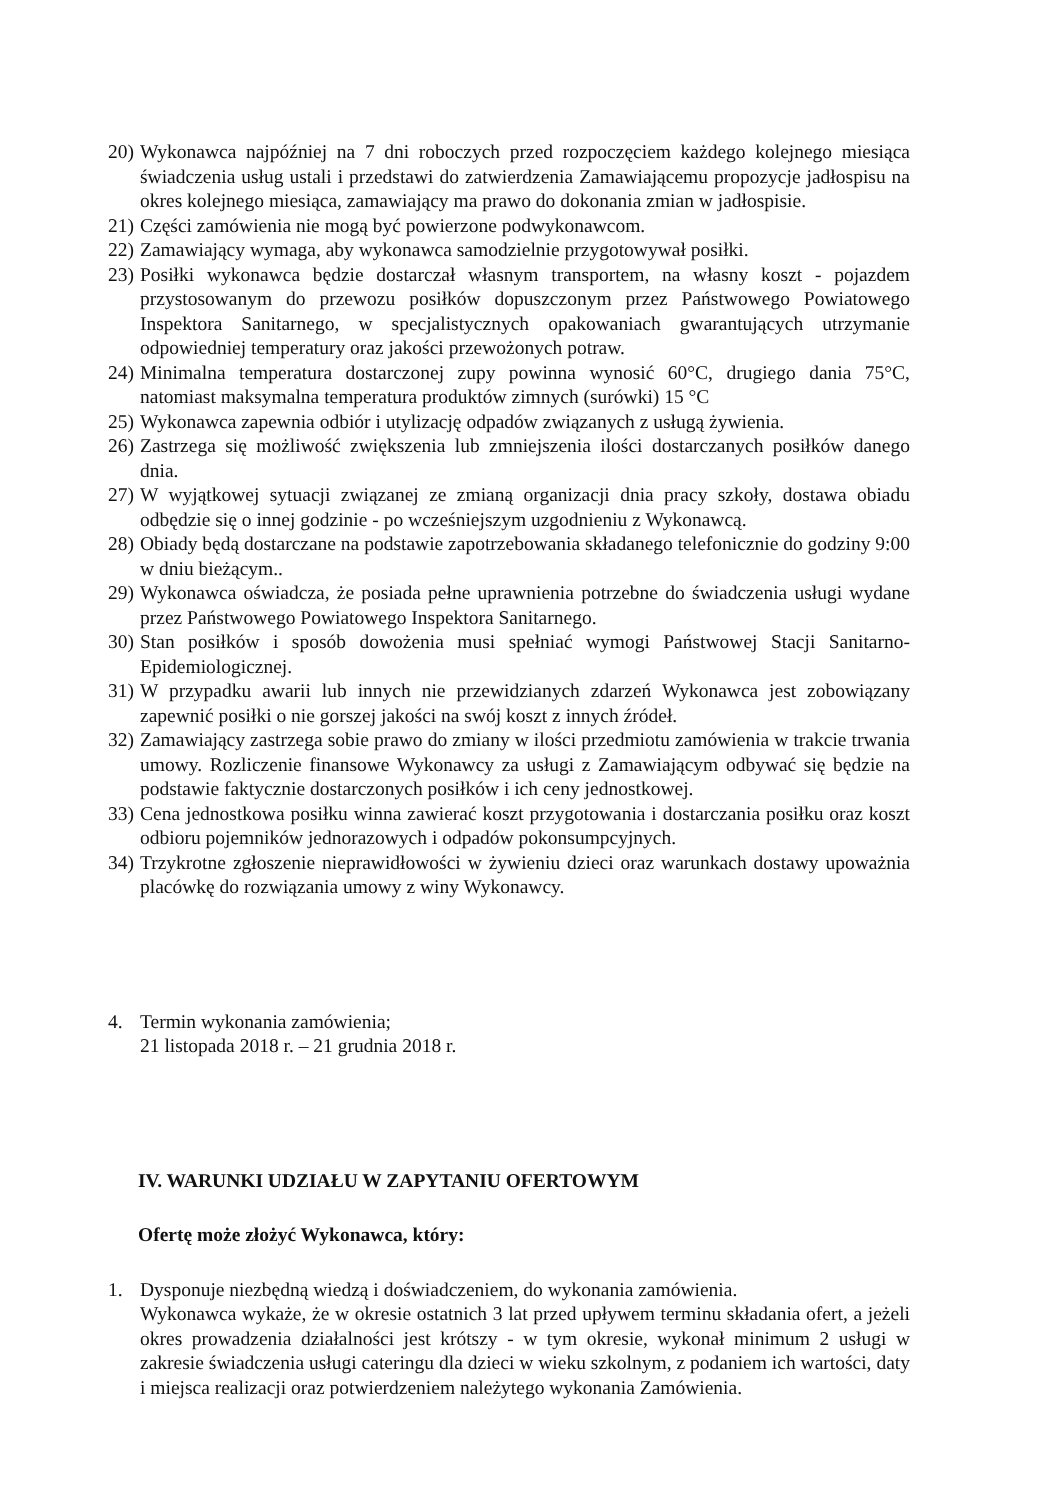20) Wykonawca najpóźniej na 7 dni roboczych przed rozpoczęciem każdego kolejnego miesiąca świadczenia usług ustali i przedstawi do zatwierdzenia Zamawiającemu propozycje jadłospisu na okres kolejnego miesiąca, zamawiający ma prawo do dokonania zmian w jadłospisie.
21) Części zamówienia nie mogą być powierzone podwykonawcom.
22) Zamawiający wymaga, aby wykonawca samodzielnie przygotowywał posiłki.
23) Posiłki wykonawca będzie dostarczał własnym transportem, na własny koszt - pojazdem przystosowanym do przewozu posiłków dopuszczonym przez Państwowego Powiatowego Inspektora Sanitarnego, w specjalistycznych opakowaniach gwarantujących utrzymanie odpowiedniej temperatury oraz jakości przewożonych potraw.
24) Minimalna temperatura dostarczonej zupy powinna wynosić 60°C, drugiego dania 75°C, natomiast maksymalna temperatura produktów zimnych (surówki) 15 °C
25) Wykonawca zapewnia odbiór i utylizację odpadów związanych z usługą żywienia.
26) Zastrzega się możliwość zwiększenia lub zmniejszenia ilości dostarczanych posiłków danego dnia.
27) W wyjątkowej sytuacji związanej ze zmianą organizacji dnia pracy szkoły, dostawa obiadu odbędzie się o innej godzinie - po wcześniejszym uzgodnieniu z Wykonawcą.
28) Obiady będą dostarczane na podstawie zapotrzebowania składanego telefonicznie do godziny 9:00 w dniu bieżącym..
29) Wykonawca oświadcza, że posiada pełne uprawnienia potrzebne do świadczenia usługi wydane przez Państwowego Powiatowego Inspektora Sanitarnego.
30) Stan posiłków i sposób dowożenia musi spełniać wymogi Państwowej Stacji Sanitarno-Epidemiologicznej.
31) W przypadku awarii lub innych nie przewidzianych zdarzeń Wykonawca jest zobowiązany zapewnić posiłki o nie gorszej jakości na swój koszt z innych źródeł.
32) Zamawiający zastrzega sobie prawo do zmiany w ilości przedmiotu zamówienia w trakcie trwania umowy. Rozliczenie finansowe Wykonawcy za usługi z Zamawiającym odbywać się będzie na podstawie faktycznie dostarczonych posiłków i ich ceny jednostkowej.
33) Cena jednostkowa posiłku winna zawierać koszt przygotowania i dostarczania posiłku oraz koszt odbioru pojemników jednorazowych i odpadów pokonsumpcyjnych.
34) Trzykrotne zgłoszenie nieprawidłowości w żywieniu dzieci oraz warunkach dostawy upoważnia placówkę do rozwiązania umowy z winy Wykonawcy.
4. Termin wykonania zamówienia;
21 listopada 2018 r. – 21 grudnia 2018 r.
IV. WARUNKI UDZIAŁU W ZAPYTANIU OFERTOWYM
Ofertę może złożyć Wykonawca, który:
1. Dysponuje niezbędną wiedzą i doświadczeniem, do wykonania zamówienia.
Wykonawca wykaże, że w okresie ostatnich 3 lat przed upływem terminu składania ofert, a jeżeli okres prowadzenia działalności jest krótszy - w tym okresie, wykonał minimum 2 usługi w zakresie świadczenia usługi cateringu dla dzieci w wieku szkolnym, z podaniem ich wartości, daty i miejsca realizacji oraz potwierdzeniem należytego wykonania Zamówienia.